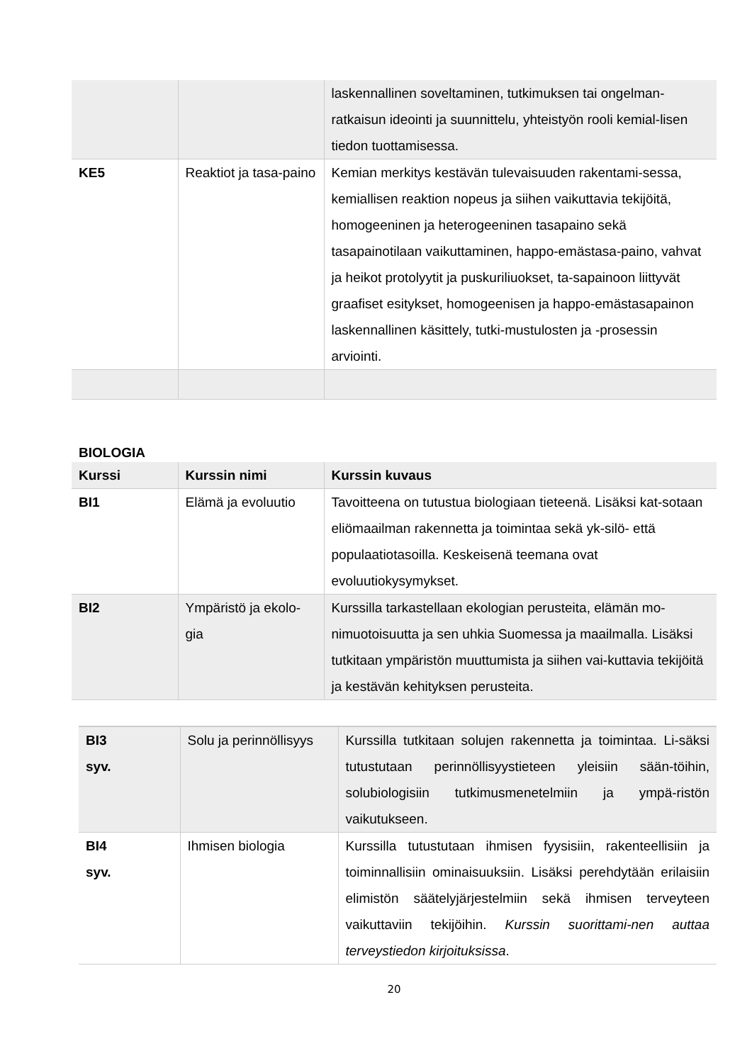| | | laskennallinen soveltaminen, tutkimuksen tai ongelman-ratkaisun ideointi ja suunnittelu, yhteistyön rooli kemial-lisen tiedon tuottamisessa. |
| KE5 | Reaktiot ja tasa-paino | Kemian merkitys kestävän tulevaisuuden rakentami-sessa, kemiallisen reaktion nopeus ja siihen vaikuttavia tekijöitä, homogeeninen ja heterogeeninen tasapaino sekä tasapainotilaan vaikuttaminen, happo-emästasa-paino, vahvat ja heikot protolyytit ja puskuriliuokset, ta-sapainoon liittyvät graafiset esitykset, homogeenisen ja happo-emästasapainon laskennallinen käsittely, tutki-mustulosten ja -prosessin arviointi. |
BIOLOGIA
| Kurssi | Kurssin nimi | Kurssin kuvaus |
| --- | --- | --- |
| BI1 | Elämä ja evoluutio | Tavoitteena on tutustua biologiaan tieteenä. Lisäksi kat-sotaan eliömaailman rakennetta ja toimintaa sekä yk-silö- että populaatiotasoilla. Keskeisenä teemana ovat evoluutiokysymykset. |
| BI2 | Ympäristö ja ekolo-gia | Kurssilla tarkastellaan ekologian perusteita, elämän mo-nimuotoisuutta ja sen uhkia Suomessa ja maailmalla. Lisäksi tutkitaan ympäristön muuttumista ja siihen vai-kuttavia tekijöitä ja kestävän kehityksen perusteita. |
| BI3 syv. | Solu ja perinnöllisyys | Kurssilla tutkitaan solujen rakennetta ja toimintaa. Li-säksi tutustutaan perinnöllisyystieteen yleisiin sään-töihin, solubiologisiin tutkimusmenetelmiin ja ympä-ristön vaikutukseen. |
| BI4 syv. | Ihmisen biologia | Kurssilla tutustutaan ihmisen fyysisiin, rakenteellisiin ja toiminnallisiin ominaisuuksiin. Lisäksi perehdytään erilaisiin elimistön säätelyjärjestelmiin sekä ihmisen terveyteen vaikuttaviin tekijöihin. Kurssin suorittami-nen auttaa terveystiedon kirjoituksissa . |
20